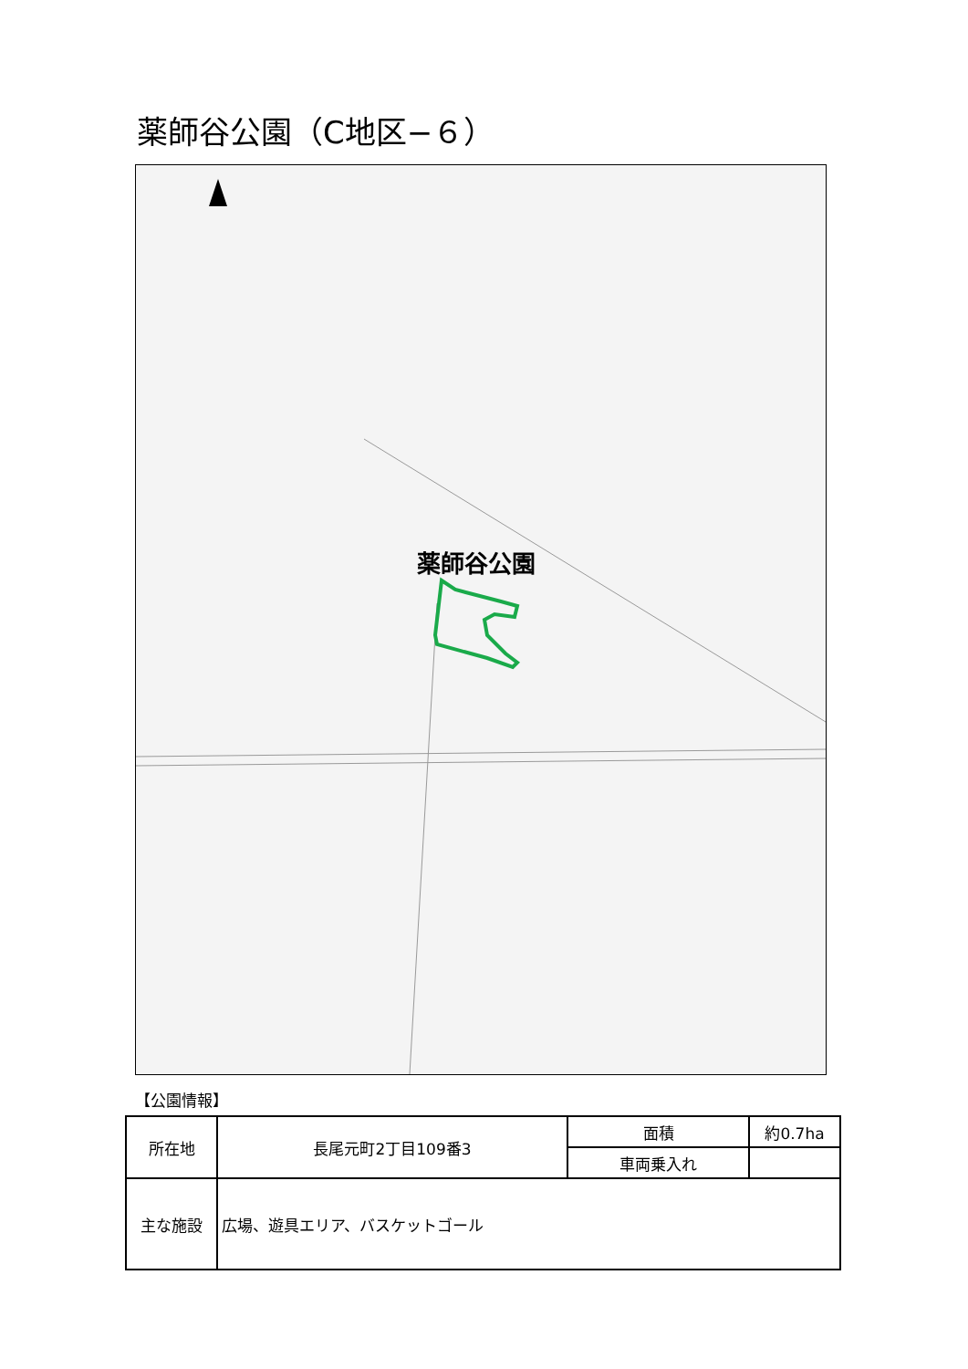薬師谷公園（C地区−６）
薬師谷公園
【公園情報】
| 所在地 | 長尾元町2丁目109番3 | 面積 | 約0.7ha |
| | | 車両乗入れ | |
| 主な施設 | 広場、遊具エリア、バスケットゴール | | |